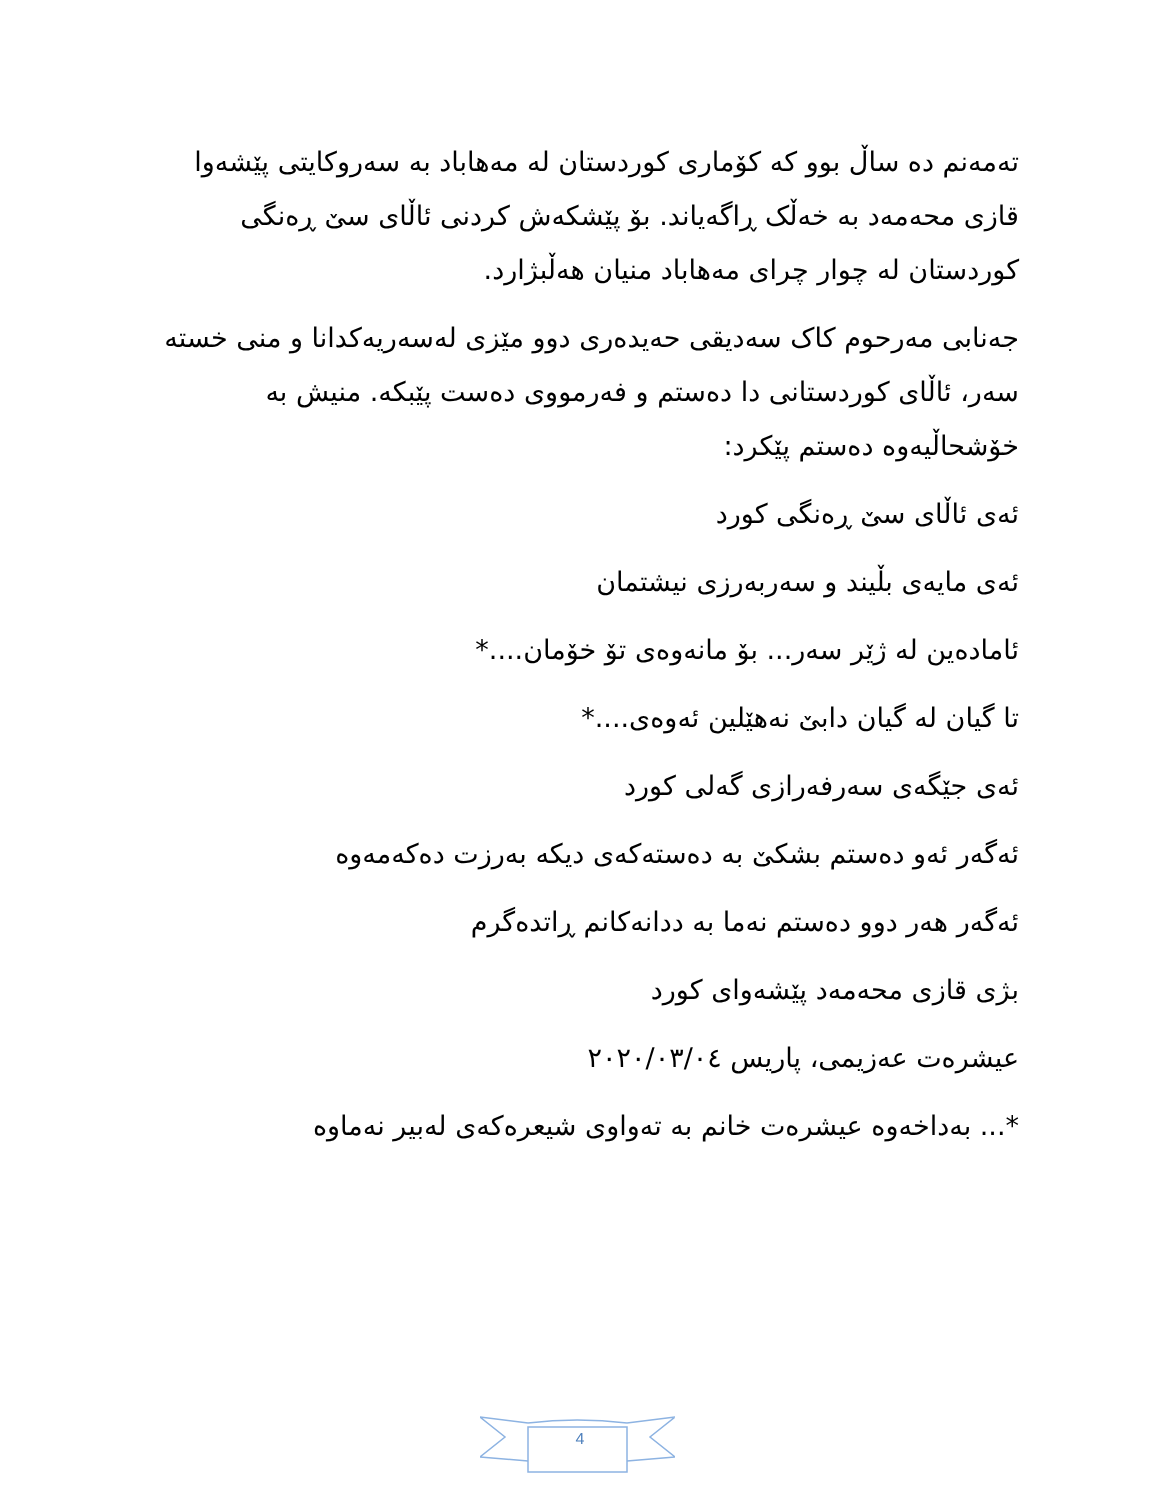تەمەنم دە ساڵ بوو کە کۆماری کوردستان لە مەهاباد بە سەروکایتی پێشەوا قازی محەمەد بە خەڵک ڕاگەیاند. بۆ پێشکەش کردنی ئاڵای سێ ڕەنگی کوردستان لە چوار چرای مەهاباد منیان هەڵبژارد.
جەنابی مەرحوم کاک سەدیقی حەیدەری دوو مێزی لەسەریەکدانا و منی خستە سەر، ئاڵای کوردستانی دا دەستم و فەرمووی دەست پێبکە. منیش بە خۆشحاڵیەوە دەستم پێکرد:
ئەی ئاڵای سێ ڕەنگی کورد
ئەی مایەی بڵیند و سەربەرزی نیشتمان
ئامادەین لە ژێر سەر... بۆ مانەوەی تۆ خۆمان....*
تا گیان لە گیان دابێ نەهێلین ئەوەی....*
ئەی جێگەی سەرفەرازی گەلی کورد
ئەگەر ئەو دەستم بشکێ بە دەستەکەی دیکە بەرزت دەکەمەوە
ئەگەر هەر دوو دەستم نەما بە ددانەکانم ڕاتدەگرم
بژی قازی محەمەد پێشەوای کورد
عیشرەت عەزیمی، پاریس ٢٠٢٠/٠٣/٠٤
*... بەداخەوە عیشرەت خانم بە تەواوی شیعرەکەی لەبیر نەماوە
4